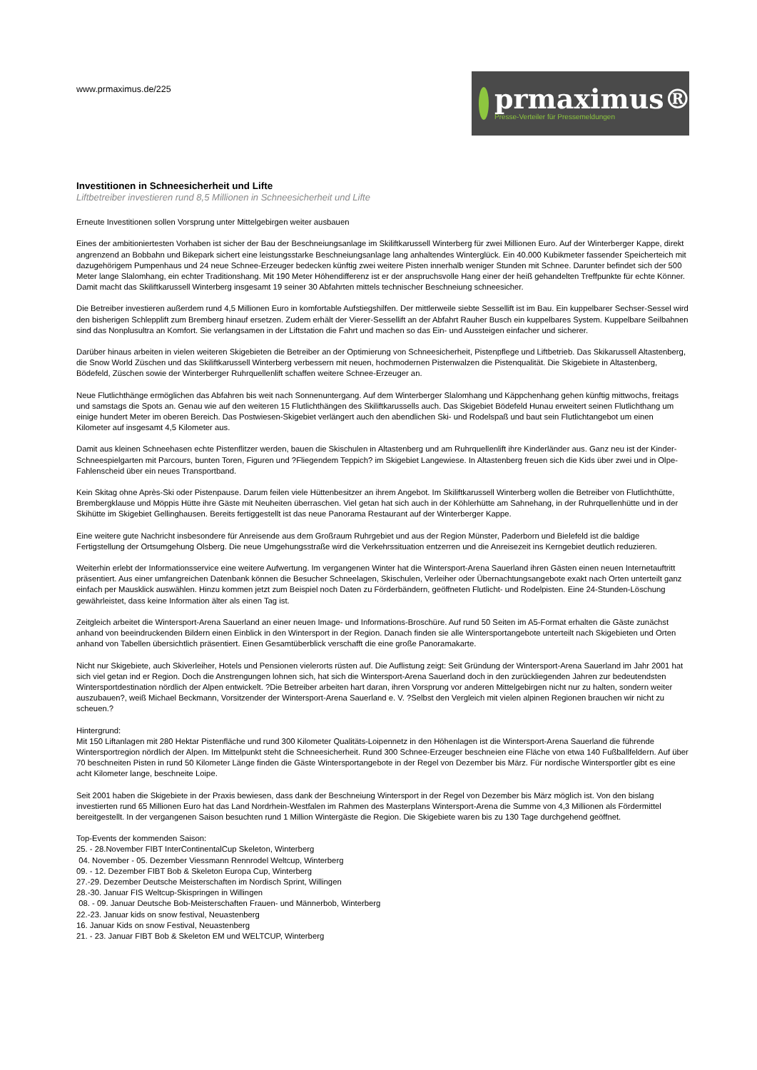www.prmaximus.de/225
prmaximus®
Presse-Verteiler für Pressemeldungen
Investitionen in Schneesicherheit und Lifte
Liftbetreiber investieren rund 8,5 Millionen in Schneesicherheit und Lifte
Erneute Investitionen sollen Vorsprung unter Mittelgebirgen weiter ausbauen
Eines der ambitioniertesten Vorhaben ist sicher der Bau der Beschneiungsanlage im Skiliftkarussell Winterberg für zwei Millionen Euro. Auf der Winterberger Kappe, direkt angrenzend an Bobbahn und Bikepark sichert eine leistungsstarke Beschneiungsanlage lang anhaltendes Winterglück. Ein 40.000 Kubikmeter fassender Speicherteich mit dazugehörigem Pumpenhaus und 24 neue Schnee-Erzeuger bedecken künftig zwei weitere Pisten innerhalb weniger Stunden mit Schnee. Darunter befindet sich der 500 Meter lange Slalomhang, ein echter Traditionshang. Mit 190 Meter Höhendifferenz ist er der anspruchsvolle Hang einer der heiß gehandelten Treffpunkte für echte Könner. Damit macht das Skiliftkarussell Winterberg insgesamt 19 seiner 30 Abfahrten mittels technischer Beschneiung schneesicher.
Die Betreiber investieren außerdem rund 4,5 Millionen Euro in komfortable Aufstiegshilfen. Der mittlerweile siebte Sessellift ist im Bau. Ein kuppelbarer Sechser-Sessel wird den bisherigen Schlepplift zum Bremberg hinauf ersetzen. Zudem erhält der Vierer-Sessellift an der Abfahrt Rauher Busch ein kuppelbares System. Kuppelbare Seilbahnen sind das Nonplusultra an Komfort. Sie verlangsamen in der Liftstation die Fahrt und machen so das Ein- und Aussteigen einfacher und sicherer.
Darüber hinaus arbeiten in vielen weiteren Skigebieten die Betreiber an der Optimierung von Schneesicherheit, Pistenpflege und Liftbetrieb. Das Skikarussell Altastenberg, die Snow World Züschen und das Skiliftkarussell Winterberg verbessern mit neuen, hochmodernen Pistenwalzen die Pistenqualität. Die Skigebiete in Altastenberg, Bödefeld, Züschen sowie der Winterberger Ruhrquellenlift schaffen weitere Schnee-Erzeuger an.
Neue Flutlichthänge ermöglichen das Abfahren bis weit nach Sonnenuntergang. Auf dem Winterberger Slalomhang und Käppchenhang gehen künftig mittwochs, freitags und samstags die Spots an. Genau wie auf den weiteren 15 Flutlichthängen des Skiliftkarussells auch. Das Skigebiet Bödefeld Hunau erweitert seinen Flutlichthang um einige hundert Meter im oberen Bereich. Das Postwiesen-Skigebiet verlängert auch den abendlichen Ski- und Rodelspaß und baut sein Flutlichtangebot um einen Kilometer auf insgesamt 4,5 Kilometer aus.
Damit aus kleinen Schneehasen echte Pistenflitzer werden, bauen die Skischulen in Altastenberg und am Ruhrquellenlift ihre Kinderländer aus. Ganz neu ist der Kinder-Schneespielgarten mit Parcours, bunten Toren, Figuren und ?Fliegendem Teppich? im Skigebiet Langewiese. In Altastenberg freuen sich die Kids über zwei und in Olpe-Fahlenscheid über ein neues Transportband.
Kein Skitag ohne Après-Ski oder Pistenpause. Darum feilen viele Hüttenbesitzer an ihrem Angebot. Im Skiliftkarussell Winterberg wollen die Betreiber von Flutlichthütte, Brembergklause und Möppis Hütte ihre Gäste mit Neuheiten überraschen. Viel getan hat sich auch in der Köhlerhütte am Sahnehang, in der Ruhrquellenhütte und in der Skihütte im Skigebiet Gellinghausen. Bereits fertiggestellt ist das neue Panorama Restaurant auf der Winterberger Kappe.
Eine weitere gute Nachricht insbesondere für Anreisende aus dem Großraum Ruhrgebiet und aus der Region Münster, Paderborn und Bielefeld ist die baldige Fertigstellung der Ortsumgehung Olsberg. Die neue Umgehungsstraße wird die Verkehrssituation entzerren und die Anreisezeit ins Kerngebiet deutlich reduzieren.
Weiterhin erlebt der Informationsservice eine weitere Aufwertung. Im vergangenen Winter hat die Wintersport-Arena Sauerland ihren Gästen einen neuen Internetauftritt präsentiert. Aus einer umfangreichen Datenbank können die Besucher Schneelagen, Skischulen, Verleiher oder Übernachtungsangebote exakt nach Orten unterteilt ganz einfach per Mausklick auswählen. Hinzu kommen jetzt zum Beispiel noch Daten zu Förderbändern, geöffneten Flutlicht- und Rodelpisten. Eine 24-Stunden-Löschung gewährleistet, dass keine Information älter als einen Tag ist.
Zeitgleich arbeitet die Wintersport-Arena Sauerland an einer neuen Image- und Informations-Broschüre. Auf rund 50 Seiten im A5-Format erhalten die Gäste zunächst anhand von beeindruckenden Bildern einen Einblick in den Wintersport in der Region. Danach finden sie alle Wintersportangebote unterteilt nach Skigebieten und Orten anhand von Tabellen übersichtlich präsentiert. Einen Gesamtüberblick verschafft die eine große Panoramakarte.
Nicht nur Skigebiete, auch Skiverleiher, Hotels und Pensionen vielerorts rüsten auf. Die Auflistung zeigt: Seit Gründung der Wintersport-Arena Sauerland im Jahr 2001 hat sich viel getan ind er Region. Doch die Anstrengungen lohnen sich, hat sich die Wintersport-Arena Sauerland doch in den zurückliegenden Jahren zur bedeutendsten Wintersportdestination nördlich der Alpen entwickelt. ?Die Betreiber arbeiten hart daran, ihren Vorsprung vor anderen Mittelgebirgen nicht nur zu halten, sondern weiter auszubauen?, weiß Michael Beckmann, Vorsitzender der Wintersport-Arena Sauerland e. V. ?Selbst den Vergleich mit vielen alpinen Regionen brauchen wir nicht zu scheuen.?
Hintergrund:
Mit 150 Liftanlagen mit 280 Hektar Pistenfläche und rund 300 Kilometer Qualitäts-Loipennetz in den Höhenlagen ist die Wintersport-Arena Sauerland die führende Wintersportregion nördlich der Alpen. Im Mittelpunkt steht die Schneesicherheit. Rund 300 Schnee-Erzeuger beschneien eine Fläche von etwa 140 Fußballfeldern. Auf über 70 beschneiten Pisten in rund 50 Kilometer Länge finden die Gäste Wintersportangebote in der Regel von Dezember bis März. Für nordische Wintersportler gibt es eine acht Kilometer lange, beschneite Loipe.
Seit 2001 haben die Skigebiete in der Praxis bewiesen, dass dank der Beschneiung Wintersport in der Regel von Dezember bis März möglich ist. Von den bislang investierten rund 65 Millionen Euro hat das Land Nordrhein-Westfalen im Rahmen des Masterplans Wintersport-Arena die Summe von 4,3 Millionen als Fördermittel bereitgestellt. In der vergangenen Saison besuchten rund 1 Million Wintergäste die Region. Die Skigebiete waren bis zu 130 Tage durchgehend geöffnet.
Top-Events der kommenden Saison:
25. - 28.November FIBT InterContinentalCup Skeleton, Winterberg
04. November - 05. Dezember Viessmann Rennrodel Weltcup, Winterberg
09. - 12. Dezember FIBT Bob & Skeleton Europa Cup, Winterberg
27.-29. Dezember Deutsche Meisterschaften im Nordisch Sprint, Willingen
28.-30. Januar FIS Weltcup-Skispringen in Willingen
08. - 09. Januar Deutsche Bob-Meisterschaften Frauen- und Männerbob, Winterberg
22.-23. Januar kids on snow festival, Neuastenberg
16. Januar Kids on snow Festival, Neuastenberg
21. - 23. Januar FIBT Bob & Skeleton EM und WELTCUP, Winterberg